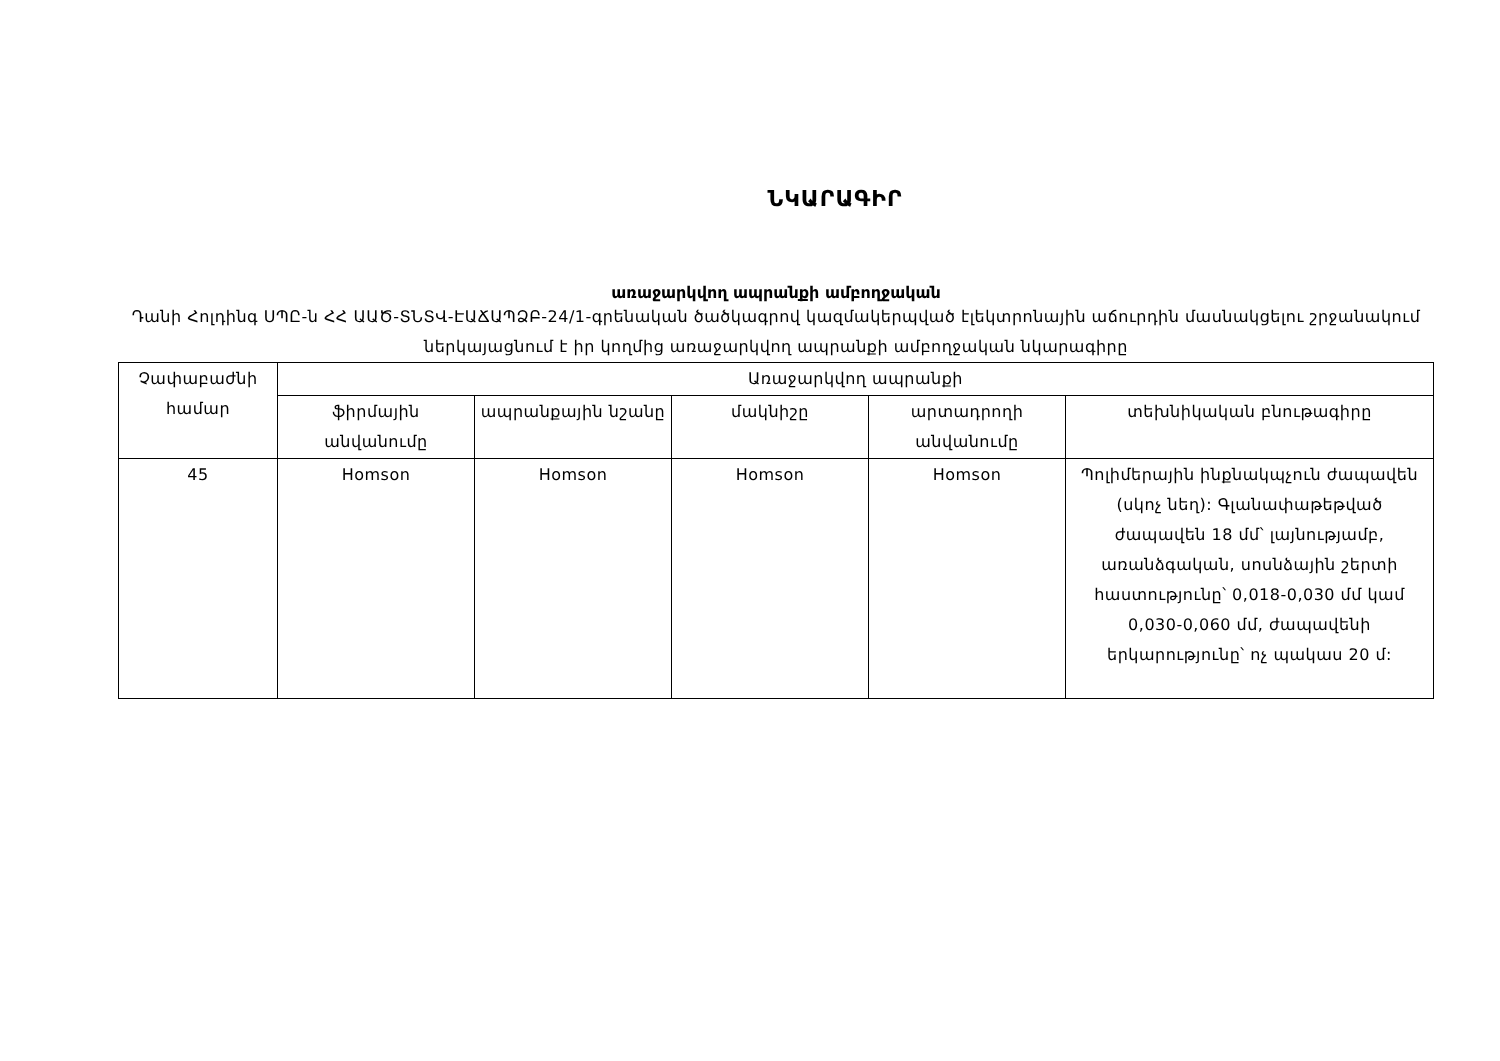ՆԿԱՐԱԳԻՐ
առաջարկվող ապրանքի ամբողջական
Դանի Հոլդինգ ՍՊԸ-ն ՀՀ ԱԱԾ-ՏՆՏՎ-ԷԱՃԱՊՁԲ-24/1-գրենական ծածկագրով կազմակերպված էլեկտրոնային աճուրդին մասնակցելու շրջանակում ներկայացնում է իր կողմից առաջարկվող ապրանքի ամբողջական նկարագիրը
| Չափաբաժնի համար | Առաջարկվող ապրանքի | | | | |
| --- | --- | --- | --- | --- | --- |
| | ֆիրմային անվանումը | ապրանքային նշանը | մակնիշը | արտադրողի անվանումը | տեխնիկական բնութագիրը |
| 45 | Homson | Homson | Homson | Homson | Պոլիմերային ինքնակպչուն ժապավեն (սկոչ նեղ): Գլանափաթեթված ժապավեն 18 մմ՝ լայնությամբ, առանձգական, սոսնձային շերտի հաստությունը՝ 0,018-0,030 մմ կամ 0,030-0,060 մմ, ժապավենի երկարությունը՝ ոչ պակաս 20 մ: |